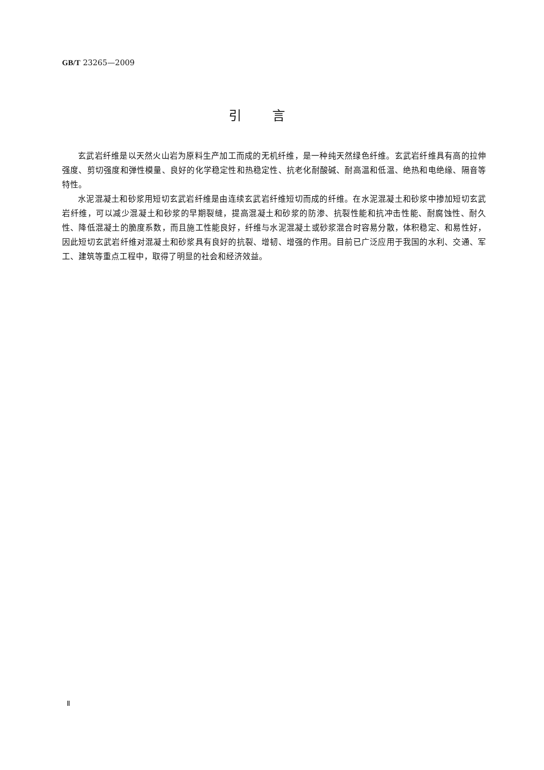GB/T 23265—2009
引言
玄武岩纤维是以天然火山岩为原料生产加工而成的无机纤维，是一种纯天然绿色纤维。玄武岩纤维具有高的拉伸强度、剪切强度和弹性模量、良好的化学稳定性和热稳定性、抗老化耐酸碱、耐高温和低温、绝热和电绝缘、隔音等特性。
水泥混凝土和砂浆用短切玄武岩纤维是由连续玄武岩纤维短切而成的纤维。在水泥混凝土和砂浆中掺加短切玄武岩纤维，可以减少混凝土和砂浆的早期裂缝，提高混凝土和砂浆的防渗、抗裂性能和抗冲击性能、耐腐蚀性、耐久性、降低混凝土的脆度系数，而且施工性能良好，纤维与水泥混凝土或砂浆混合时容易分散，体积稳定、和易性好，因此短切玄武岩纤维对混凝土和砂浆具有良好的抗裂、增韧、增强的作用。目前已广泛应用于我国的水利、交通、军工、建筑等重点工程中，取得了明显的社会和经济效益。
Ⅱ